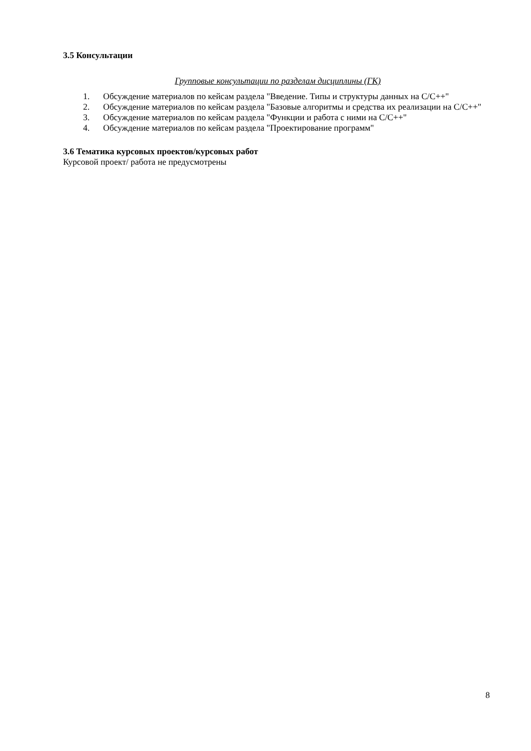3.5 Консультации
Групповые консультации по разделам дисциплины (ГК)
1. Обсуждение материалов по кейсам раздела "Введение. Типы и структуры данных на C/C++"
2. Обсуждение материалов по кейсам раздела "Базовые алгоритмы и средства их реализации на C/C++"
3. Обсуждение материалов по кейсам раздела "Функции и работа с ними на C/C++"
4. Обсуждение материалов по кейсам раздела "Проектирование программ"
3.6 Тематика курсовых проектов/курсовых работ
Курсовой проект/ работа не предусмотрены
8